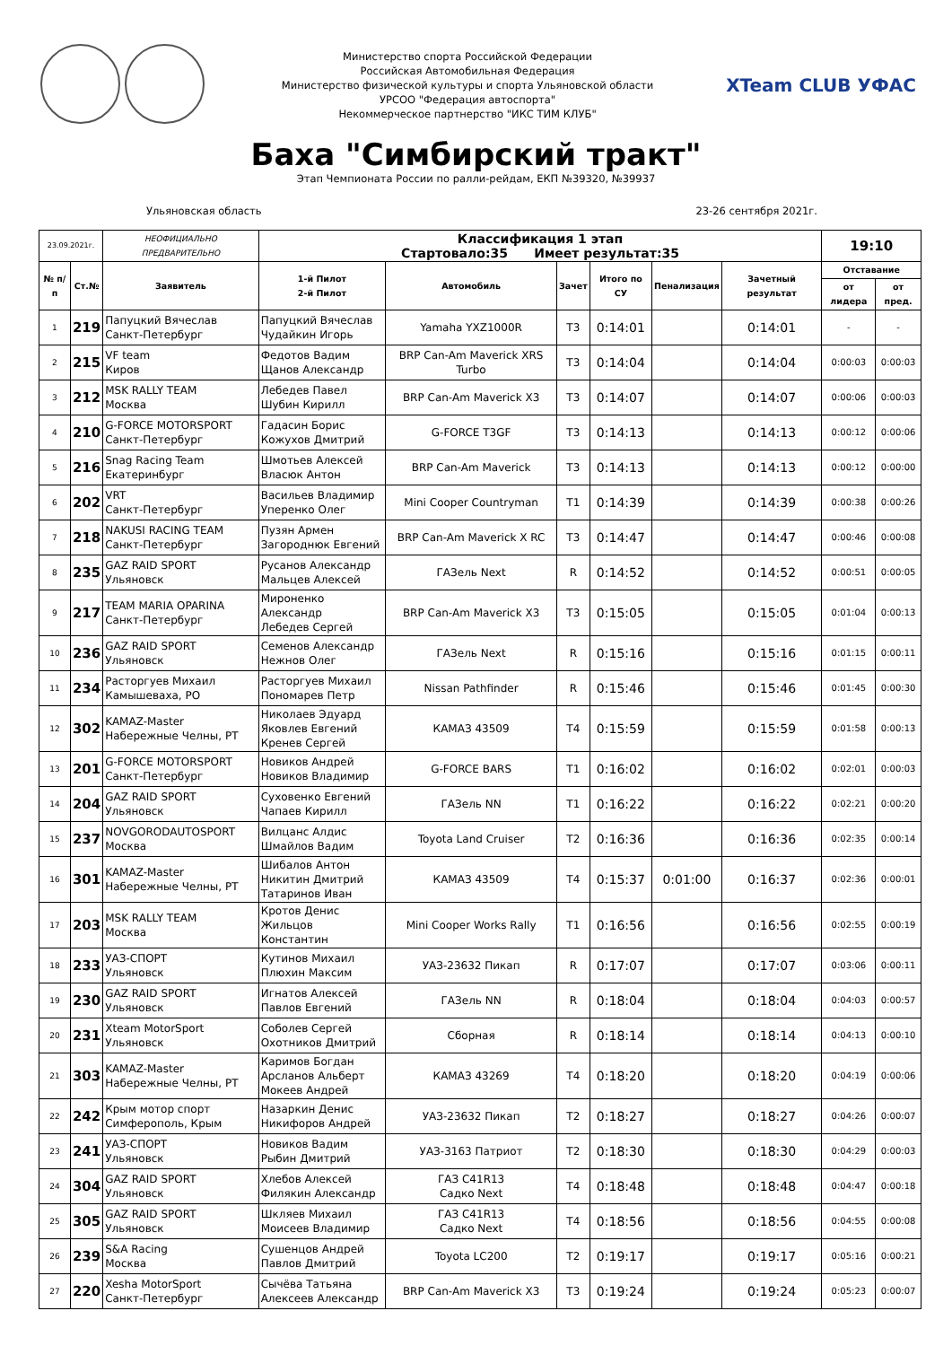Министерство спорта Российской Федерации
Российская Автомобильная Федерация
Министерство физической культуры и спорта Ульяновской области
УРСОО "Федерация автоспорта"
Некоммерческое партнерство "ИКС ТИМ КЛУБ"
XTeam CLUB УФАС
Баха "Симбирский тракт"
Этап Чемпионата России по ралли-рейдам, ЕКП №39320, №39937
Ульяновская область 23-26 сентября 2021г.
| 23.09.2021г. | | НЕОФИЦИАЛЬНО ПРЕДВАРИТЕЛЬНО | Классификация 1 этап Стартовало:35 Имеет результат:35 | | | | | | 19:10 | |
| № п/п | Ст.№ | Заявитель | 1-й Пилот 2-й Пилот | Автомобиль | Зачет | Итого по СУ | Пенализация | Зачетный результат | Отставание | |
| | | | | | | | | | от лидера | от пред. |
| 1 | 219 | Папуцкий Вячеслав Санкт-Петербург | Папуцкий Вячеслав Чудайкин Игорь | Yamaha YXZ1000R | T3 | 0:14:01 | | 0:14:01 | - | - |
| 2 | 215 | VF team Киров | Федотов Вадим Щанов Александр | BRP Can-Am Maverick XRS Turbo | T3 | 0:14:04 | | 0:14:04 | 0:00:03 | 0:00:03 |
| 3 | 212 | MSK RALLY TEAM Москва | Лебедев Павел Шубин Кирилл | BRP Can-Am Maverick X3 | T3 | 0:14:07 | | 0:14:07 | 0:00:06 | 0:00:03 |
| 4 | 210 | G-FORCE MOTORSPORT Санкт-Петербург | Гадасин Борис Кожухов Дмитрий | G-FORCE T3GF | T3 | 0:14:13 | | 0:14:13 | 0:00:12 | 0:00:06 |
| 5 | 216 | Snag Racing Team Екатеринбург | Шмотьев Алексей Власюк Антон | BRP Can-Am Maverick | T3 | 0:14:13 | | 0:14:13 | 0:00:12 | 0:00:00 |
| 6 | 202 | VRT Санкт-Петербург | Васильев Владимир Уперенко Олег | Mini Cooper Countryman | T1 | 0:14:39 | | 0:14:39 | 0:00:38 | 0:00:26 |
| 7 | 218 | NAKUSI RACING TEAM Санкт-Петербург | Пузян Армен Загороднюк Евгений | BRP Can-Am Maverick X RC | T3 | 0:14:47 | | 0:14:47 | 0:00:46 | 0:00:08 |
| 8 | 235 | GAZ RAID SPORT Ульяновск | Русанов Александр Мальцев Алексей | ГАЗель Next | R | 0:14:52 | | 0:14:52 | 0:00:51 | 0:00:05 |
| 9 | 217 | TEAM MARIA OPARINA Санкт-Петербург | Мироненко Александр Лебедев Сергей | BRP Can-Am Maverick X3 | T3 | 0:15:05 | | 0:15:05 | 0:01:04 | 0:00:13 |
| 10 | 236 | GAZ RAID SPORT Ульяновск | Семенов Александр Нежнов Олег | ГАЗель Next | R | 0:15:16 | | 0:15:16 | 0:01:15 | 0:00:11 |
| 11 | 234 | Расторгуев Михаил Камышеваха, РО | Расторгуев Михаил Пономарев Петр | Nissan Pathfinder | R | 0:15:46 | | 0:15:46 | 0:01:45 | 0:00:30 |
| 12 | 302 | KAMAZ-Master Набережные Челны, РТ | Николаев Эдуард Яковлев Евгений Кренев Сергей | КАМАЗ 43509 | T4 | 0:15:59 | | 0:15:59 | 0:01:58 | 0:00:13 |
| 13 | 201 | G-FORCE MOTORSPORT Санкт-Петербург | Новиков Андрей Новиков Владимир | G-FORCE BARS | T1 | 0:16:02 | | 0:16:02 | 0:02:01 | 0:00:03 |
| 14 | 204 | GAZ RAID SPORT Ульяновск | Суховенко Евгений Чапаев Кирилл | ГАЗель NN | T1 | 0:16:22 | | 0:16:22 | 0:02:21 | 0:00:20 |
| 15 | 237 | NOVGORODAUTOSPORT Москва | Вилцанс Алдис Шмайлов Вадим | Toyota Land Cruiser | T2 | 0:16:36 | | 0:16:36 | 0:02:35 | 0:00:14 |
| 16 | 301 | KAMAZ-Master Набережные Челны, РТ | Шибалов Антон Никитин Дмитрий Татаринов Иван | КАМАЗ 43509 | T4 | 0:15:37 | 0:01:00 | 0:16:37 | 0:02:36 | 0:00:01 |
| 17 | 203 | MSK RALLY TEAM Москва | Кротов Денис Жильцов Константин | Mini Cooper Works Rally | T1 | 0:16:56 | | 0:16:56 | 0:02:55 | 0:00:19 |
| 18 | 233 | УАЗ-СПОРТ Ульяновск | Кутинов Михаил Плюхин Максим | УАЗ-23632 Пикап | R | 0:17:07 | | 0:17:07 | 0:03:06 | 0:00:11 |
| 19 | 230 | GAZ RAID SPORT Ульяновск | Игнатов Алексей Павлов Евгений | ГАЗель NN | R | 0:18:04 | | 0:18:04 | 0:04:03 | 0:00:57 |
| 20 | 231 | Xteam MotorSport Ульяновск | Соболев Сергей Охотников Дмитрий | Сборная | R | 0:18:14 | | 0:18:14 | 0:04:13 | 0:00:10 |
| 21 | 303 | KAMAZ-Master Набережные Челны, РТ | Каримов Богдан Арсланов Альберт Мокеев Андрей | КАМАЗ 43269 | T4 | 0:18:20 | | 0:18:20 | 0:04:19 | 0:00:06 |
| 22 | 242 | Крым мотор спорт Симферополь, Крым | Назаркин Денис Никифоров Андрей | УАЗ-23632 Пикап | T2 | 0:18:27 | | 0:18:27 | 0:04:26 | 0:00:07 |
| 23 | 241 | УАЗ-СПОРТ Ульяновск | Новиков Вадим Рыбин Дмитрий | УАЗ-3163 Патриот | T2 | 0:18:30 | | 0:18:30 | 0:04:29 | 0:00:03 |
| 24 | 304 | GAZ RAID SPORT Ульяновск | Хлебов Алексей Филякин Александр | ГАЗ C41R13 Садко Next | T4 | 0:18:48 | | 0:18:48 | 0:04:47 | 0:00:18 |
| 25 | 305 | GAZ RAID SPORT Ульяновск | Шкляев Михаил Моисеев Владимир | ГАЗ C41R13 Садко Next | T4 | 0:18:56 | | 0:18:56 | 0:04:55 | 0:00:08 |
| 26 | 239 | S&A Racing Москва | Сушенцов Андрей Павлов Дмитрий | Toyota LC200 | T2 | 0:19:17 | | 0:19:17 | 0:05:16 | 0:00:21 |
| 27 | 220 | Xesha MotorSport Санкт-Петербург | Сычёва Татьяна Алексеев Александр | BRP Can-Am Maverick X3 | T3 | 0:19:24 | | 0:19:24 | 0:05:23 | 0:00:07 |